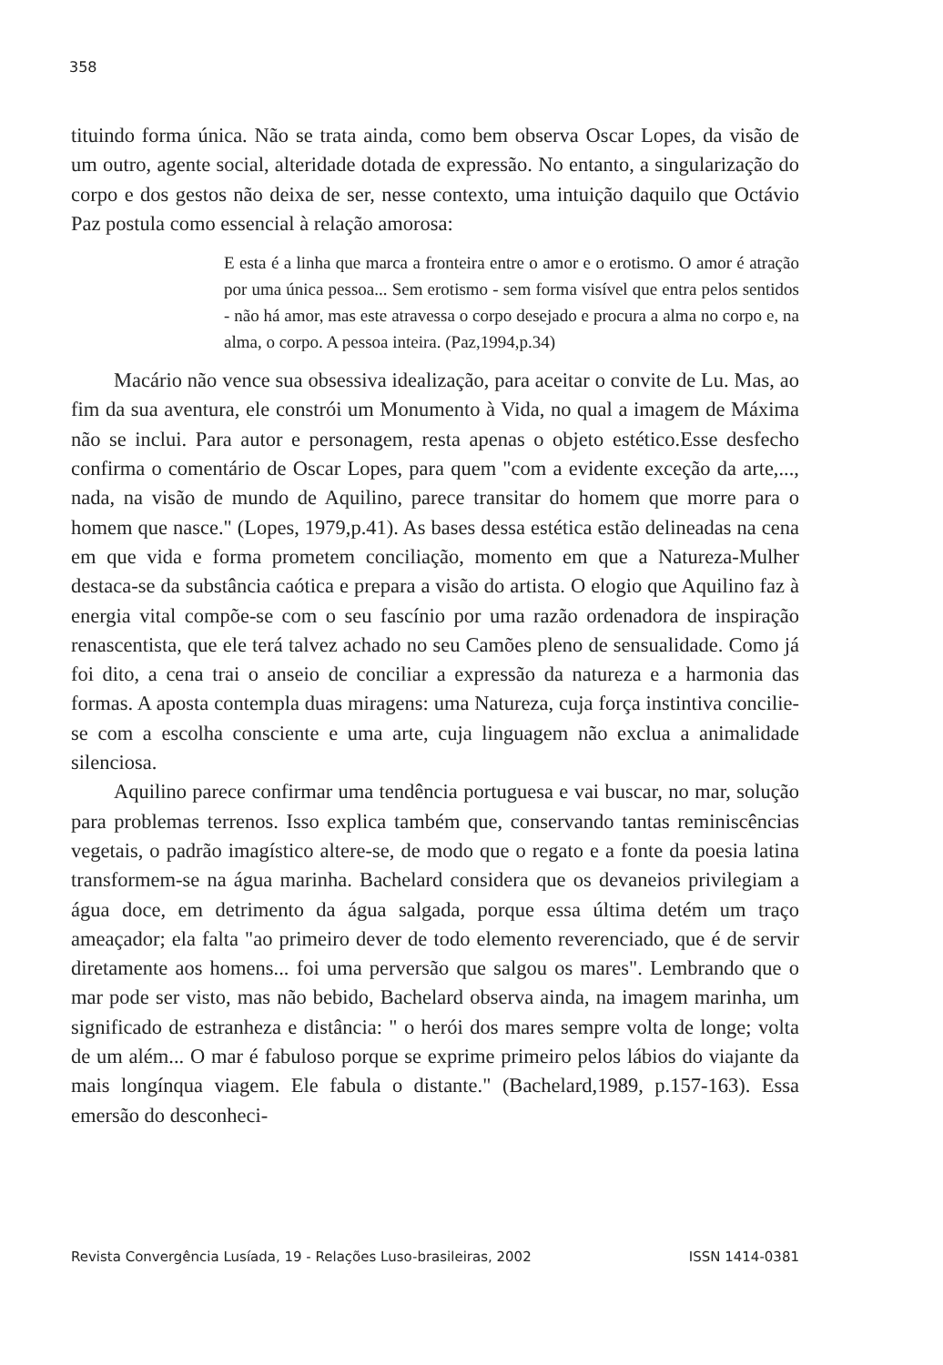358
tituindo forma única. Não se trata ainda, como bem observa Oscar Lopes, da visão de um outro, agente social, alteridade dotada de expressão. No entanto, a singularização do corpo e dos gestos não deixa de ser, nesse contexto, uma intuição daquilo que Octávio Paz postula como essencial à relação amorosa:
E esta é a linha que marca a fronteira entre o amor e o erotismo. O amor é atração por uma única pessoa... Sem erotismo - sem forma visível que entra pelos sentidos - não há amor, mas este atravessa o corpo desejado e procura a alma no corpo e, na alma, o corpo. A pessoa inteira. (Paz,1994,p.34)
Macário não vence sua obsessiva idealização, para aceitar o convite de Lu. Mas, ao fim da sua aventura, ele constrói um Monumento à Vida, no qual a imagem de Máxima não se inclui. Para autor e personagem, resta apenas o objeto estético.Esse desfecho confirma o comentário de Oscar Lopes, para quem "com a evidente exceção da arte,..., nada, na visão de mundo de Aquilino, parece transitar do homem que morre para o homem que nasce." (Lopes, 1979,p.41). As bases dessa estética estão delineadas na cena em que vida e forma prometem conciliação, momento em que a Natureza-Mulher destaca-se da substância caótica e prepara a visão do artista. O elogio que Aquilino faz à energia vital compõe-se com o seu fascínio por uma razão ordenadora de inspiração renascentista, que ele terá talvez achado no seu Camões pleno de sensualidade. Como já foi dito, a cena trai o anseio de conciliar a expressão da natureza e a harmonia das formas. A aposta contempla duas miragens: uma Natureza, cuja força instintiva concilie-se com a escolha consciente e uma arte, cuja linguagem não exclua a animalidade silenciosa.
Aquilino parece confirmar uma tendência portuguesa e vai buscar, no mar, solução para problemas terrenos. Isso explica também que, conservando tantas reminiscências vegetais, o padrão imagístico altere-se, de modo que o regato e a fonte da poesia latina transformem-se na água marinha. Bachelard considera que os devaneios privilegiam a água doce, em detrimento da água salgada, porque essa última detém um traço ameaçador; ela falta "ao primeiro dever de todo elemento reverenciado, que é de servir diretamente aos homens... foi uma perversão que salgou os mares". Lembrando que o mar pode ser visto, mas não bebido, Bachelard observa ainda, na imagem marinha, um significado de estranheza e distância: " o herói dos mares sempre volta de longe; volta de um além... O mar é fabuloso porque se exprime primeiro pelos lábios do viajante da mais longínqua viagem. Ele fabula o distante." (Bachelard,1989, p.157-163). Essa emersão do desconheci-
Revista Convergência Lusíada, 19 - Relações Luso-brasileiras, 2002 ISSN 1414-0381